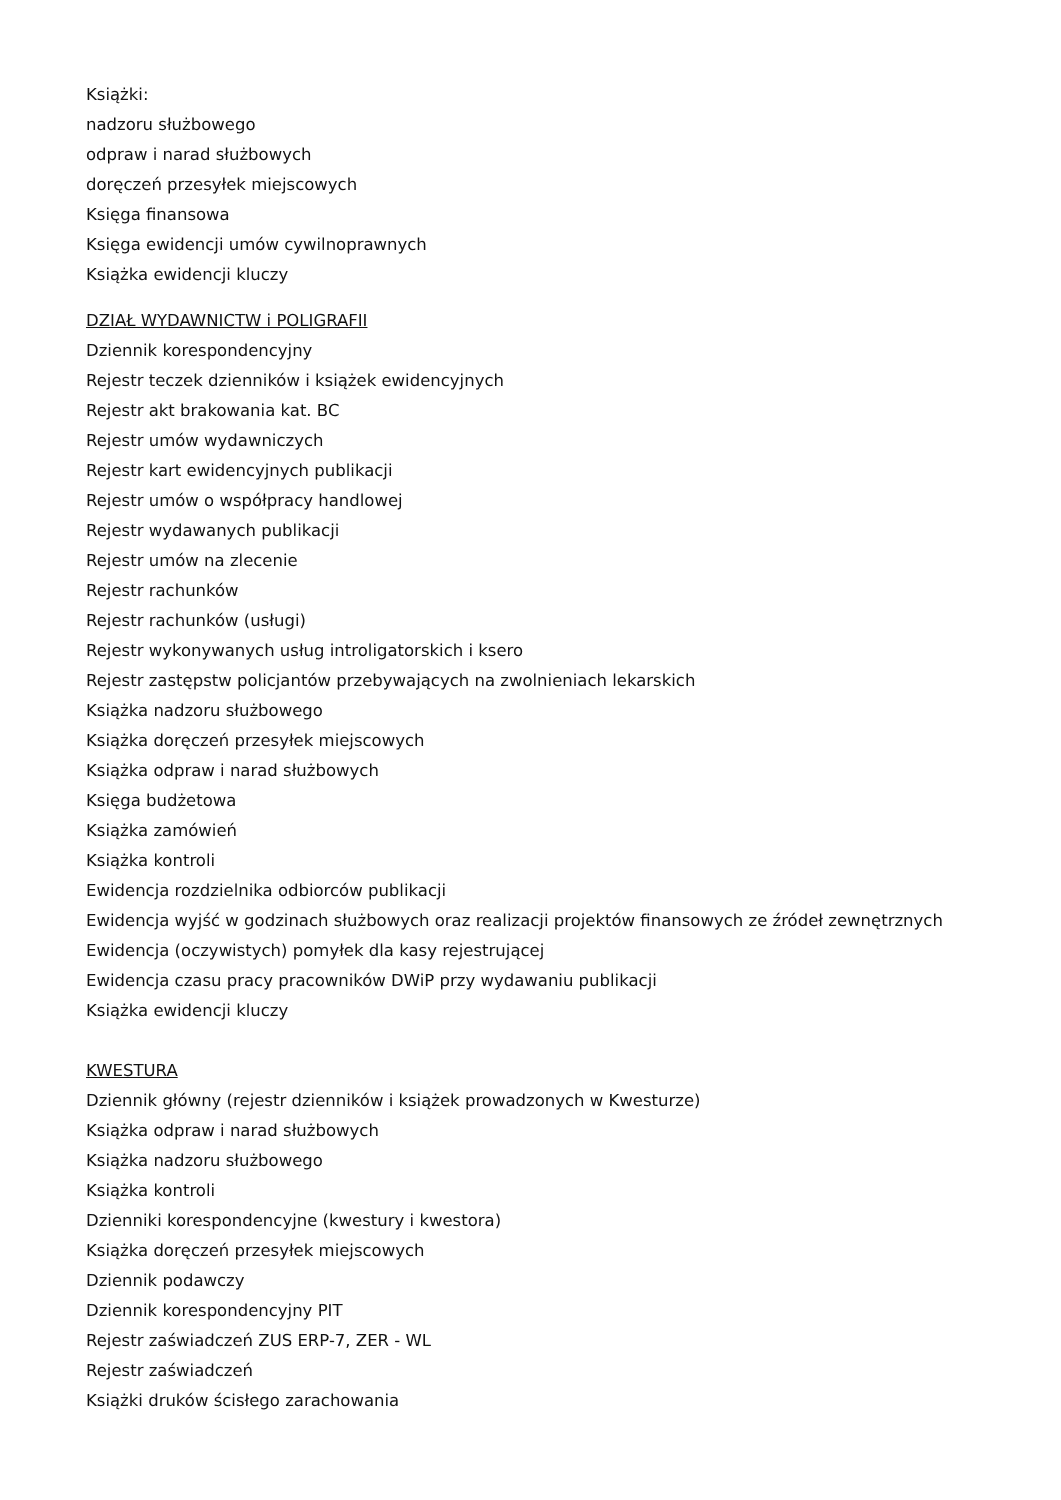Książki:
nadzoru służbowego
odpraw i narad służbowych
doręczeń przesyłek miejscowych
Księga finansowa
Księga ewidencji umów cywilnoprawnych
Książka ewidencji kluczy
DZIAŁ WYDAWNICTW i POLIGRAFII
Dziennik korespondencyjny
Rejestr teczek dzienników i książek ewidencyjnych
Rejestr akt brakowania kat. BC
Rejestr umów wydawniczych
Rejestr kart ewidencyjnych publikacji
Rejestr umów o współpracy handlowej
Rejestr wydawanych publikacji
Rejestr umów na zlecenie
Rejestr rachunków
Rejestr rachunków (usługi)
Rejestr wykonywanych usług introligatorskich i ksero
Rejestr zastępstw policjantów przebywających na zwolnieniach lekarskich
Książka nadzoru służbowego
Książka doręczeń przesyłek miejscowych
Książka odpraw i narad służbowych
Księga budżetowa
Książka zamówień
Książka kontroli
Ewidencja rozdzielnika odbiorców publikacji
Ewidencja wyjść w godzinach służbowych oraz realizacji projektów finansowych ze źródeł zewnętrznych
Ewidencja (oczywistych) pomyłek dla kasy rejestrującej
Ewidencja czasu pracy pracowników DWiP przy wydawaniu publikacji
Książka ewidencji kluczy
KWESTURA
Dziennik główny (rejestr dzienników i książek prowadzonych w Kwesturze)
Książka odpraw i narad służbowych
Książka nadzoru służbowego
Książka kontroli
Dzienniki korespondencyjne (kwestury i kwestora)
Książka doręczeń przesyłek miejscowych
Dziennik podawczy
Dziennik korespondencyjny PIT
Rejestr zaświadczeń ZUS ERP-7, ZER - WL
Rejestr zaświadczeń
Książki druków ścisłego zarachowania